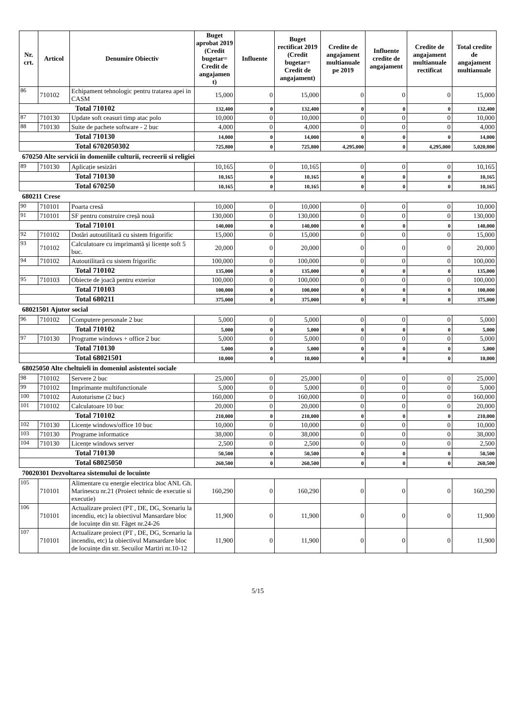| Nr. crt. | Articol | Denumire Obiectiv | Buget aprobat 2019 (Credit bugetar= Credit de angajamen t) | Influente | Buget rectificat 2019 (Credit bugetar= Credit de angajament) | Credite de angajament multianuale pe 2019 | Influente credite de angajament | Credite de angajament multianuale rectificat | Total credite de angajament multianuale |
| --- | --- | --- | --- | --- | --- | --- | --- | --- | --- |
| 86 | 710102 | Echipament tehnologic pentru tratarea apei in CASM | 15,000 | 0 | 15,000 | 0 | 0 | 0 | 15,000 |
| Total 710102 | | | 132,400 | 0 | 132,400 | 0 | 0 | 0 | 132,400 |
| 87 | 710130 | Update soft ceasuri timp atac polo | 10,000 | 0 | 10,000 | 0 | 0 | 0 | 10,000 |
| 88 | 710130 | Suite de pachete software - 2 buc | 4,000 | 0 | 4,000 | 0 | 0 | 0 | 4,000 |
| Total 710130 | | | 14,000 | 0 | 14,000 | 0 | 0 | 0 | 14,000 |
| Total 6702050302 | | | 725,800 | 0 | 725,800 | 4,295,000 | 0 | 4,295,000 | 5,020,800 |
| 670250 Alte servicii în domeniile culturii, recreerii si religiei | | | | | | | | | |
| 89 | 710130 | Aplicație sesizări | 10,165 | 0 | 10,165 | 0 | 0 | 0 | 10,165 |
| Total 710130 | | | 10,165 | 0 | 10,165 | 0 | 0 | 0 | 10,165 |
| Total 670250 | | | 10,165 | 0 | 10,165 | 0 | 0 | 0 | 10,165 |
| 680211 Crese | | | | | | | | | |
| 90 | 710101 | Poarta cresă | 10,000 | 0 | 10,000 | 0 | 0 | 0 | 10,000 |
| 91 | 710101 | SF pentru construire creșă nouă | 130,000 | 0 | 130,000 | 0 | 0 | 0 | 130,000 |
| Total 710101 | | | 140,000 | 0 | 140,000 | 0 | 0 | 0 | 140,000 |
| 92 | 710102 | Dotări autoutilitară cu sistem frigorific | 15,000 | 0 | 15,000 | 0 | 0 | 0 | 15,000 |
| 93 | 710102 | Calculatoare cu imprimantă și licențe soft 5 buc. | 20,000 | 0 | 20,000 | 0 | 0 | 0 | 20,000 |
| 94 | 710102 | Autoutilitară cu sistem frigorific | 100,000 | 0 | 100,000 | 0 | 0 | 0 | 100,000 |
| Total 710102 | | | 135,000 | 0 | 135,000 | 0 | 0 | 0 | 135,000 |
| 95 | 710103 | Obiecte de joacă pentru exterior | 100,000 | 0 | 100,000 | 0 | 0 | 0 | 100,000 |
| Total 710103 | | | 100,000 | 0 | 100,000 | 0 | 0 | 0 | 100,000 |
| Total 680211 | | | 375,000 | 0 | 375,000 | 0 | 0 | 0 | 375,000 |
| 68021501 Ajutor social | | | | | | | | | |
| 96 | 710102 | Computere personale 2 buc | 5,000 | 0 | 5,000 | 0 | 0 | 0 | 5,000 |
| Total 710102 | | | 5,000 | 0 | 5,000 | 0 | 0 | 0 | 5,000 |
| 97 | 710130 | Programe windows + office 2 buc | 5,000 | 0 | 5,000 | 0 | 0 | 0 | 5,000 |
| Total 710130 | | | 5,000 | 0 | 5,000 | 0 | 0 | 0 | 5,000 |
| Total 68021501 | | | 10,000 | 0 | 10,000 | 0 | 0 | 0 | 10,000 |
| 68025050 Alte cheltuieli in domeniul asistentei sociale | | | | | | | | | |
| 98 | 710102 | Servere 2 buc | 25,000 | 0 | 25,000 | 0 | 0 | 0 | 25,000 |
| 99 | 710102 | Imprimante multifunctionale | 5,000 | 0 | 5,000 | 0 | 0 | 0 | 5,000 |
| 100 | 710102 | Autoturisme (2 buc) | 160,000 | 0 | 160,000 | 0 | 0 | 0 | 160,000 |
| 101 | 710102 | Calculatoare 10 buc | 20,000 | 0 | 20,000 | 0 | 0 | 0 | 20,000 |
| Total 710102 | | | 210,000 | 0 | 210,000 | 0 | 0 | 0 | 210,000 |
| 102 | 710130 | Licențe windows/office 10 buc | 10,000 | 0 | 10,000 | 0 | 0 | 0 | 10,000 |
| 103 | 710130 | Programe informatice | 38,000 | 0 | 38,000 | 0 | 0 | 0 | 38,000 |
| 104 | 710130 | Licențe windows server | 2,500 | 0 | 2,500 | 0 | 0 | 0 | 2,500 |
| Total 710130 | | | 50,500 | 0 | 50,500 | 0 | 0 | 0 | 50,500 |
| Total 68025050 | | | 260,500 | 0 | 260,500 | 0 | 0 | 0 | 260,500 |
| 70020301 Dezvoltarea sistemului de locuinte | | | | | | | | | |
| 105 | 710101 | Alimentare cu energie electrica bloc ANL Gh. Marinescu nr.21 (Proiect tehnic de executie si executie) | 160,290 | 0 | 160,290 | 0 | 0 | 0 | 160,290 |
| 106 | 710101 | Actualizare proiect (PT , DE, DG, Scenariu la incendiu, etc) la obiectivul Mansardare bloc de locuințe din str. Făget nr.24-26 | 11,900 | 0 | 11,900 | 0 | 0 | 0 | 11,900 |
| 107 | 710101 | Actualizare proiect (PT , DE, DG, Scenariu la incendiu, etc) la obiectivul Mansardare bloc de locuințe din str. Secuilor Martiri nr.10-12 | 11,900 | 0 | 11,900 | 0 | 0 | 0 | 11,900 |
5/15